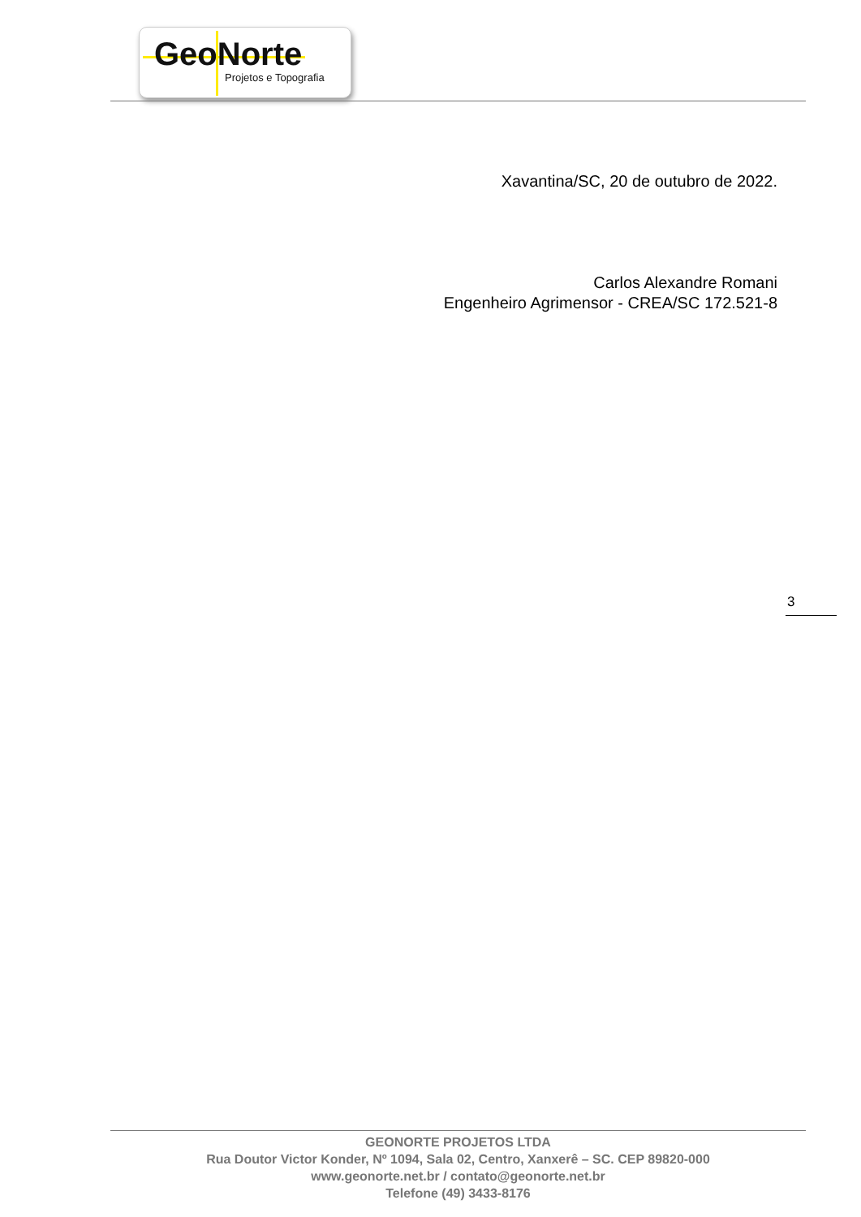GeoNorte
Projetos e Topografia
Xavantina/SC, 20 de outubro de 2022.
Carlos Alexandre Romani
Engenheiro Agrimensor - CREA/SC 172.521-8
3
GEONORTE PROJETOS LTDA
Rua Doutor Victor Konder, Nº 1094, Sala 02, Centro, Xanxerê – SC. CEP 89820-000
www.geonorte.net.br / contato@geonorte.net.br
Telefone (49) 3433-8176